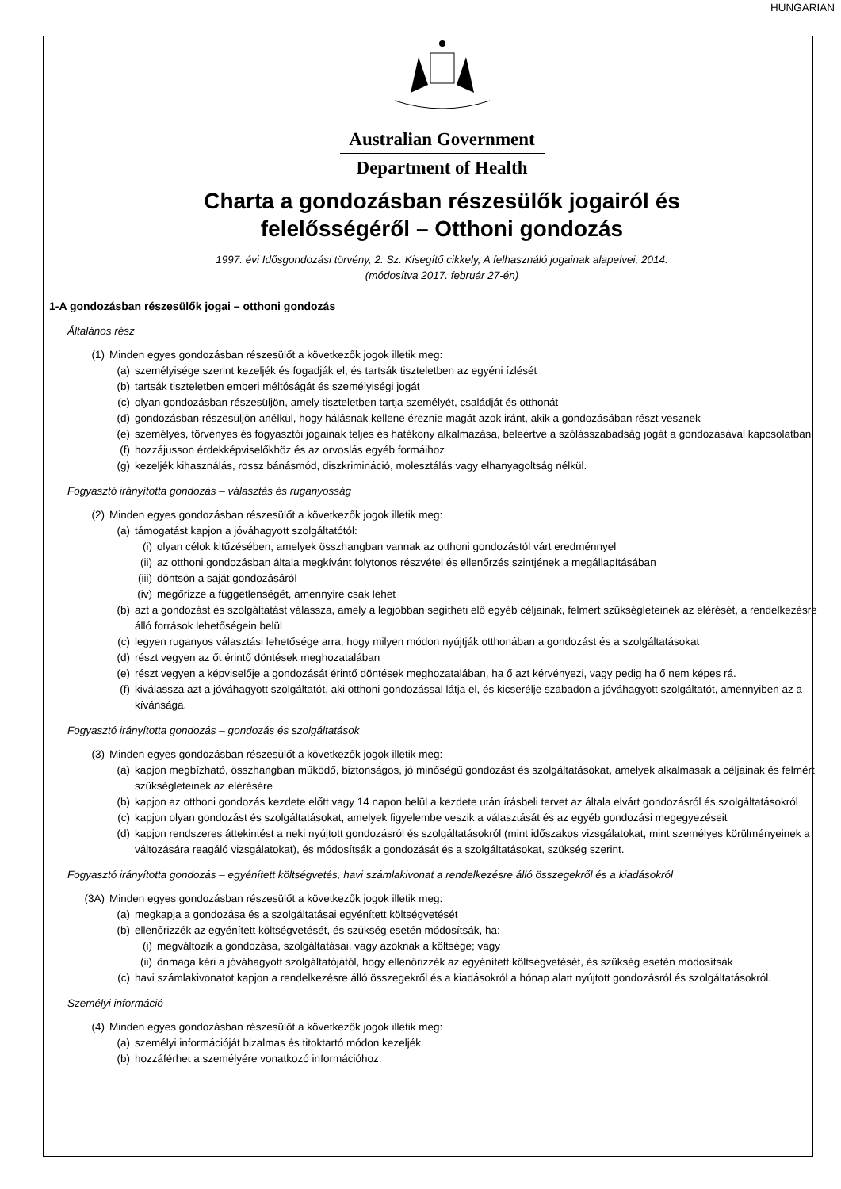HUNGARIAN
Australian Government
Department of Health
Charta a gondozásban részesülők jogairól és
felelősségéről – Otthoni gondozás
1997. évi Idősgondozási törvény, 2. Sz. Kisegítő cikkely, A felhasználó jogainak alapelvei, 2014.
(módosítva 2017. február 27-én)
1-A gondozásban részesülők jogai – otthoni gondozás
Általános rész
(1) Minden egyes gondozásban részesülőt a következők jogok illetik meg:
(a) személyisége szerint kezeljék és fogadják el, és tartsák tiszteletben az egyéni ízlését
(b) tartsák tiszteletben emberi méltóságát és személyiségi jogát
(c) olyan gondozásban részesüljön, amely tiszteletben tartja személyét, családját és otthonát
(d) gondozásban részesüljön anélkül, hogy hálásnak kellene éreznie magát azok iránt, akik a gondozásában részt vesznek
(e) személyes, törvényes és fogyasztói jogainak teljes és hatékony alkalmazása, beleértve a szólásszabadság jogát a gondozásával kapcsolatban
(f) hozzájusson érdekképviselőkhöz és az orvoslás egyéb formáihoz
(g) kezeljék kihasználás, rossz bánásmód, diszkrimináció, molesztálás vagy elhanyagoltság nélkül.
Fogyasztó irányította gondozás – választás és ruganyosság
(2) Minden egyes gondozásban részesülőt a következők jogok illetik meg:
(a) támogatást kapjon a jóváhagyott szolgáltatótól:
(i) olyan célok kitűzésében, amelyek összhangban vannak az otthoni gondozástól várt eredménnyel
(ii) az otthoni gondozásban általa megkívánt folytonos részvétel és ellenőrzés szintjének a megállapításában
(iii) döntsön a saját gondozásáról
(iv) megőrizze a függetlenségét, amennyire csak lehet
(b) azt a gondozást és szolgáltatást válassza, amely a legjobban segítheti elő egyéb céljainak, felmért szükségleteinek az elérését, a rendelkezésre álló források lehetőségein belül
(c) legyen ruganyos választási lehetősége arra, hogy milyen módon nyújtják otthonában a gondozást és a szolgáltatásokat
(d) részt vegyen az őt érintő döntések meghozatalában
(e) részt vegyen a képviselője a gondozását érintő döntések meghozatalában, ha ő azt kérvényezi, vagy pedig ha ő nem képes rá.
(f) kiválassza azt a jóváhagyott szolgáltatót, aki otthoni gondozással látja el, és kicserélje szabadon a jóváhagyott szolgáltatót, amennyiben az a kívánsága.
Fogyasztó irányította gondozás – gondozás és szolgáltatások
(3) Minden egyes gondozásban részesülőt a következők jogok illetik meg:
(a) kapjon megbízható, összhangban működő, biztonságos, jó minőségű gondozást és szolgáltatásokat, amelyek alkalmasak a céljainak és felmért szükségleteinek az elérésére
(b) kapjon az otthoni gondozás kezdete előtt vagy 14 napon belül a kezdete után írásbeli tervet az általa elvárt gondozásról és szolgáltatásokról
(c) kapjon olyan gondozást és szolgáltatásokat, amelyek figyelembe veszik a választását és az egyéb gondozási megegyezéseit
(d) kapjon rendszeres áttekintést a neki nyújtott gondozásról és szolgáltatásokról (mint időszakos vizsgálatokat, mint személyes körülményeinek a változására reagáló vizsgálatokat), és módosítsák a gondozását és a szolgáltatásokat, szükség szerint.
Fogyasztó irányította gondozás – egyénített költségvetés, havi számlakivonat a rendelkezésre álló összegekről és a kiadásokról
(3A) Minden egyes gondozásban részesülőt a következők jogok illetik meg:
(a) megkapja a gondozása és a szolgáltatásai egyénített költségvetését
(b) ellenőrizzék az egyénített költségvetését, és szükség esetén módosítsák, ha:
(i) megváltozik a gondozása, szolgáltatásai, vagy azoknak a költsége; vagy
(ii) önmaga kéri a jóváhagyott szolgáltatójától, hogy ellenőrizzék az egyénített költségvetését, és szükség esetén módosítsák
(c) havi számlakivonatot kapjon a rendelkezésre álló összegekről és a kiadásokról a hónap alatt nyújtott gondozásról és szolgáltatásokról.
Személyi információ
(4) Minden egyes gondozásban részesülőt a következők jogok illetik meg:
(a) személyi információját bizalmas és titoktartó módon kezeljék
(b) hozzáférhet a személyére vonatkozó információhoz.